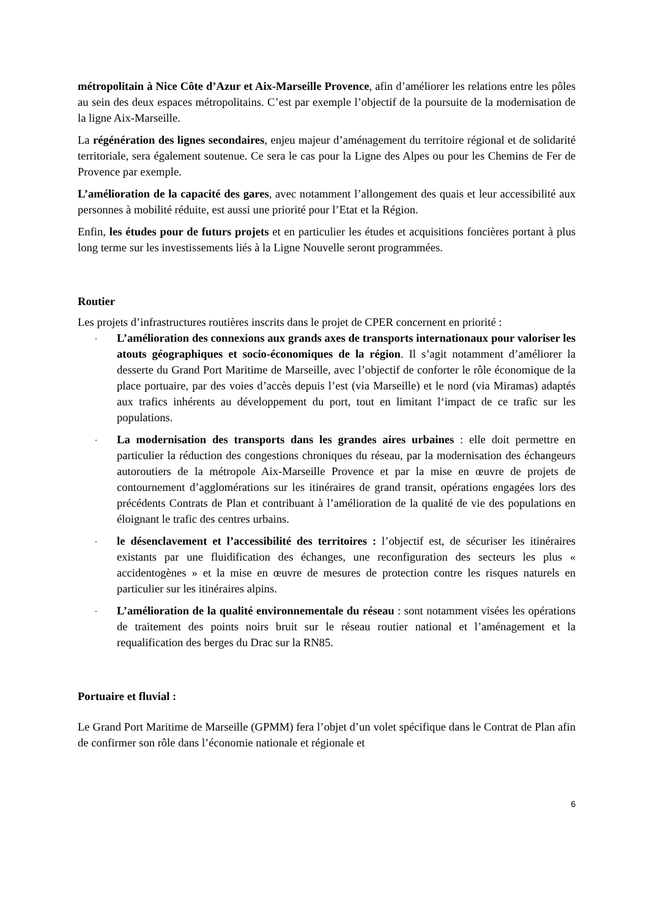métropolitain à Nice Côte d’Azur et Aix-Marseille Provence, afin d’améliorer les relations entre les pôles au sein des deux espaces métropolitains. C’est par exemple l’objectif de la poursuite de la modernisation de la ligne Aix-Marseille.
La régénération des lignes secondaires, enjeu majeur d’aménagement du territoire régional et de solidarité territoriale, sera également soutenue. Ce sera le cas pour la Ligne des Alpes ou pour les Chemins de Fer de Provence par exemple.
L’amélioration de la capacité des gares, avec notamment l’allongement des quais et leur accessibilité aux personnes à mobilité réduite, est aussi une priorité pour l’Etat et la Région.
Enfin, les études pour de futurs projets et en particulier les études et acquisitions foncières portant à plus long terme sur les investissements liés à la Ligne Nouvelle seront programmées.
Routier
Les projets d’infrastructures routières inscrits dans le projet de CPER concernent en priorité :
-
L’amélioration des connexions aux grands axes de transports internationaux pour valoriser les atouts géographiques et socio-économiques de la région. Il s’agit notamment d’améliorer la desserte du Grand Port Maritime de Marseille, avec l’objectif de conforter le rôle économique de la place portuaire, par des voies d’accès depuis l’est (via Marseille) et le nord (via Miramas) adaptés aux trafics inhérents au développement du port, tout en limitant l‘impact de ce trafic sur les populations.
-
La modernisation des transports dans les grandes aires urbaines : elle doit permettre en particulier la réduction des congestions chroniques du réseau, par la modernisation des échangeurs autoroutiers de la métropole Aix-Marseille Provence et par la mise en œuvre de projets de contournement d’agglomérations sur les itinéraires de grand transit, opérations engagées lors des précédents Contrats de Plan et contribuant à l’amélioration de la qualité de vie des populations en éloignant le trafic des centres urbains.
-
le désenclavement et l’accessibilité des territoires : l’objectif est, de sécuriser les itinéraires existants par une fluidification des échanges, une reconfiguration des secteurs les plus « accidentogènes » et la mise en œuvre de mesures de protection contre les risques naturels en particulier sur les itinéraires alpins.
-
L’amélioration de la qualité environnementale du réseau : sont notamment visées les opérations de traitement des points noirs bruit sur le réseau routier national et l’aménagement et la requalification des berges du Drac sur la RN85.
Portuaire et fluvial :
Le Grand Port Maritime de Marseille (GPMM) fera l’objet d’un volet spécifique dans le Contrat de Plan afin de confirmer son rôle dans l’économie nationale et régionale et
6